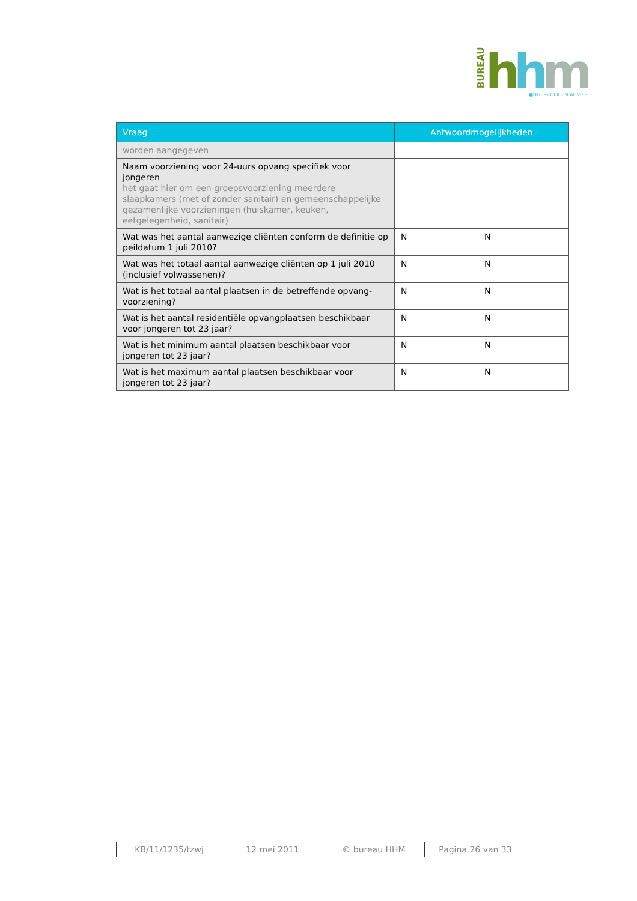BUREAU
h
h
m
●NDERZOEK EN ADVIES
| Vraag | Antwoordmogelijkheden | |
| --- | --- | --- |
| worden aangegeven | | |
| Naam voorziening voor 24-uurs opvang specifiek voor jongeren het gaat hier om een groepsvoorziening meerdere slaapkamers (met of zonder sanitair) en gemeenschappelijke gezamenlijke voorzieningen (huiskamer, keuken, eetgelegenheid, sanitair) | | |
| Wat was het aantal aanwezige cliënten conform de definitie op peildatum 1 juli 2010? | N | N |
| Wat was het totaal aantal aanwezige cliënten op 1 juli 2010 (inclusief volwassenen)? | N | N |
| Wat is het totaal aantal plaatsen in de betreffende opvang-voorziening? | N | N |
| Wat is het aantal residentiële opvangplaatsen beschikbaar voor jongeren tot 23 jaar? | N | N |
| Wat is het minimum aantal plaatsen beschikbaar voor jongeren tot 23 jaar? | N | N |
| Wat is het maximum aantal plaatsen beschikbaar voor jongeren tot 23 jaar? | N | N |
KB/11/1235/tzwj 12 mei 2011 © bureau HHM Pagina 26 van 33